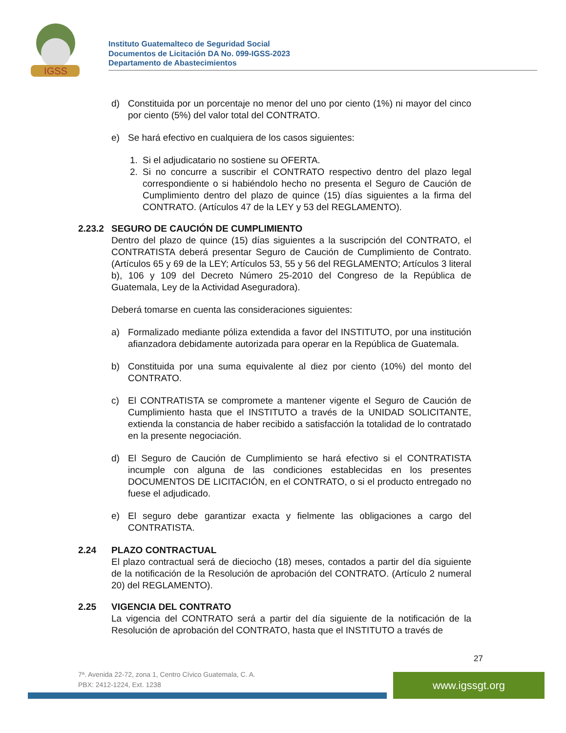IGSS
Instituto Guatemalteco de Seguridad Social
Documentos de Licitación DA No. 099-IGSS-2023
Departamento de Abastecimientos
d) Constituida por un porcentaje no menor del uno por ciento (1%) ni mayor del cinco por ciento (5%) del valor total del CONTRATO.
e) Se hará efectivo en cualquiera de los casos siguientes:
1. Si el adjudicatario no sostiene su OFERTA.
2. Si no concurre a suscribir el CONTRATO respectivo dentro del plazo legal correspondiente o si habiéndolo hecho no presenta el Seguro de Caución de Cumplimiento dentro del plazo de quince (15) días siguientes a la firma del CONTRATO. (Artículos 47 de la LEY y 53 del REGLAMENTO).
2.23.2 SEGURO DE CAUCIÓN DE CUMPLIMIENTO
Dentro del plazo de quince (15) días siguientes a la suscripción del CONTRATO, el CONTRATISTA deberá presentar Seguro de Caución de Cumplimiento de Contrato. (Artículos 65 y 69 de la LEY; Artículos 53, 55 y 56 del REGLAMENTO; Artículos 3 literal b), 106 y 109 del Decreto Número 25-2010 del Congreso de la República de Guatemala, Ley de la Actividad Aseguradora).
Deberá tomarse en cuenta las consideraciones siguientes:
a) Formalizado mediante póliza extendida a favor del INSTITUTO, por una institución afianzadora debidamente autorizada para operar en la República de Guatemala.
b) Constituida por una suma equivalente al diez por ciento (10%) del monto del CONTRATO.
c) El CONTRATISTA se compromete a mantener vigente el Seguro de Caución de Cumplimiento hasta que el INSTITUTO a través de la UNIDAD SOLICITANTE, extienda la constancia de haber recibido a satisfacción la totalidad de lo contratado en la presente negociación.
d) El Seguro de Caución de Cumplimiento se hará efectivo si el CONTRATISTA incumple con alguna de las condiciones establecidas en los presentes DOCUMENTOS DE LICITACIÓN, en el CONTRATO, o si el producto entregado no fuese el adjudicado.
e) El seguro debe garantizar exacta y fielmente las obligaciones a cargo del CONTRATISTA.
2.24 PLAZO CONTRACTUAL
El plazo contractual será de dieciocho (18) meses, contados a partir del día siguiente de la notificación de la Resolución de aprobación del CONTRATO. (Artículo 2 numeral 20) del REGLAMENTO).
2.25 VIGENCIA DEL CONTRATO
La vigencia del CONTRATO será a partir del día siguiente de la notificación de la Resolución de aprobación del CONTRATO, hasta que el INSTITUTO a través de
27
7ª. Avenida 22-72, zona 1, Centro Cívico Guatemala, C. A.
PBX: 2412-1224, Ext. 1238
www.igssgt.org